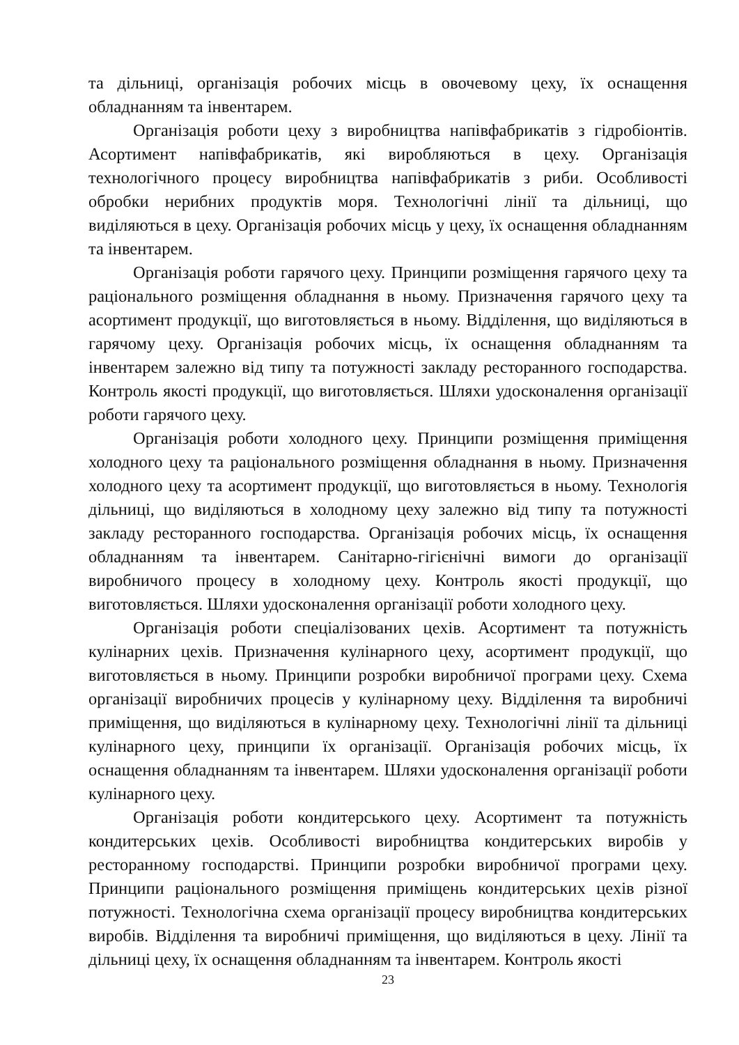та дільниці, організація робочих місць в овочевому цеху, їх оснащення обладнанням та інвентарем.
Організація роботи цеху з виробництва напівфабрикатів з гідробіонтів. Асортимент напівфабрикатів, які виробляються в цеху. Організація технологічного процесу виробництва напівфабрикатів з риби. Особливості обробки нерибних продуктів моря. Технологічні лінії та дільниці, що виділяються в цеху. Організація робочих місць у цеху, їх оснащення обладнанням та інвентарем.
Організація роботи гарячого цеху. Принципи розміщення гарячого цеху та раціонального розміщення обладнання в ньому. Призначення гарячого цеху та асортимент продукції, що виготовляється в ньому. Відділення, що виділяються в гарячому цеху. Організація робочих місць, їх оснащення обладнанням та інвентарем залежно від типу та потужності закладу ресторанного господарства. Контроль якості продукції, що виготовляється. Шляхи удосконалення організації роботи гарячого цеху.
Організація роботи холодного цеху. Принципи розміщення приміщення холодного цеху та раціонального розміщення обладнання в ньому. Призначення холодного цеху та асортимент продукції, що виготовляється в ньому. Технологія дільниці, що виділяються в холодному цеху залежно від типу та потужності закладу ресторанного господарства. Організація робочих місць, їх оснащення обладнанням та інвентарем. Санітарно-гігієнічні вимоги до організації виробничого процесу в холодному цеху. Контроль якості продукції, що виготовляється. Шляхи удосконалення організації роботи холодного цеху.
Організація роботи спеціалізованих цехів. Асортимент та потужність кулінарних цехів. Призначення кулінарного цеху, асортимент продукції, що виготовляється в ньому. Принципи розробки виробничої програми цеху. Схема організації виробничих процесів у кулінарному цеху. Відділення та виробничі приміщення, що виділяються в кулінарному цеху. Технологічні лінії та дільниці кулінарного цеху, принципи їх організації. Організація робочих місць, їх оснащення обладнанням та інвентарем. Шляхи удосконалення організації роботи кулінарного цеху.
Організація роботи кондитерського цеху. Асортимент та потужність кондитерських цехів. Особливості виробництва кондитерських виробів у ресторанному господарстві. Принципи розробки виробничої програми цеху. Принципи раціонального розміщення приміщень кондитерських цехів різної потужності. Технологічна схема організації процесу виробництва кондитерських виробів. Відділення та виробничі приміщення, що виділяються в цеху. Лінії та дільниці цеху, їх оснащення обладнанням та інвентарем. Контроль якості
23